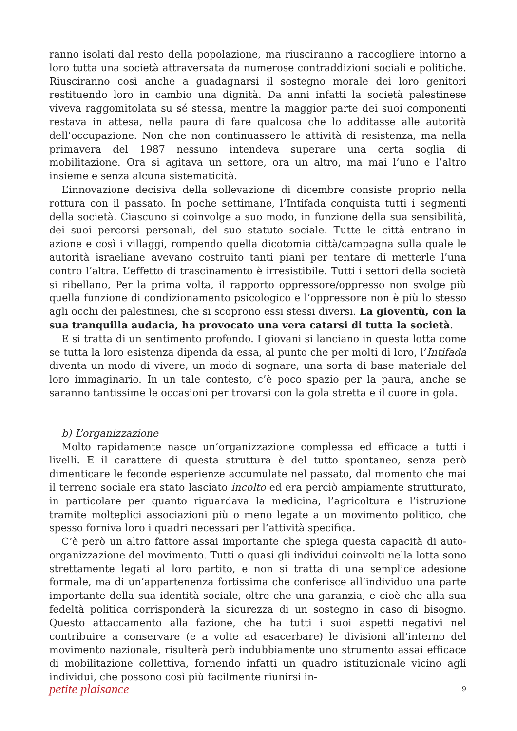ranno isolati dal resto della popolazione, ma riusciranno a raccogliere intorno a loro tutta una società attraversata da numerose contraddizioni sociali e politiche. Riusciranno così anche a guadagnarsi il sostegno morale dei loro genitori restituendo loro in cambio una dignità. Da anni infatti la società palestinese viveva raggomitolata su sé stessa, mentre la maggior parte dei suoi componenti restava in attesa, nella paura di fare qualcosa che lo additasse alle autorità dell’occupazione. Non che non continuassero le attività di resistenza, ma nella primavera del 1987 nessuno intendeva superare una certa soglia di mobilitazione. Ora si agitava un settore, ora un altro, ma mai l’uno e l’altro insieme e senza alcuna sistematicità.
L’innovazione decisiva della sollevazione di dicembre consiste proprio nella rottura con il passato. In poche settimane, l’Intifada conquista tutti i segmenti della società. Ciascuno si coinvolge a suo modo, in funzione della sua sensibilità, dei suoi percorsi personali, del suo statuto sociale. Tutte le città entrano in azione e così i villaggi, rompendo quella dicotomia città/campagna sulla quale le autorità israeliane avevano costruito tanti piani per tentare di metterle l’una contro l’altra. L’effetto di trascinamento è irresistibile. Tutti i settori della società si ribellano, Per la prima volta, il rapporto oppressore/oppresso non svolge più quella funzione di condizionamento psicologico e l’oppressore non è più lo stesso agli occhi dei palestinesi, che si scoprono essi stessi diversi. La gioventù, con la sua tranquilla audacia, ha provocato una vera catarsi di tutta la società.
E si tratta di un sentimento profondo. I giovani si lanciano in questa lotta come se tutta la loro esistenza dipenda da essa, al punto che per molti di loro, l’Intifada diventa un modo di vivere, un modo di sognare, una sorta di base materiale del loro immaginario. In un tale contesto, c’è poco spazio per la paura, anche se saranno tantissime le occasioni per trovarsi con la gola stretta e il cuore in gola.
b) L’organizzazione
Molto rapidamente nasce un’organizzazione complessa ed efficace a tutti i livelli. E il carattere di questa struttura è del tutto spontaneo, senza però dimenticare le feconde esperienze accumulate nel passato, dal momento che mai il terreno sociale era stato lasciato incolto ed era perciò ampiamente strutturato, in particolare per quanto riguardava la medicina, l’agricoltura e l’istruzione tramite molteplici associazioni più o meno legate a un movimento politico, che spesso forniva loro i quadri necessari per l’attività specifica.
C’è però un altro fattore assai importante che spiega questa capacità di auto-organizzazione del movimento. Tutti o quasi gli individui coinvolti nella lotta sono strettamente legati al loro partito, e non si tratta di una semplice adesione formale, ma di un’appartenenza fortissima che conferisce all’individuo una parte importante della sua identità sociale, oltre che una garanzia, e cioè che alla sua fedeltà politica corrisponderà la sicurezza di un sostegno in caso di bisogno. Questo attaccamento alla fazione, che ha tutti i suoi aspetti negativi nel contribuire a conservare (e a volte ad esacerbare) le divisioni all’interno del movimento nazionale, risulterà però indubbiamente uno strumento assai efficace di mobilitazione collettiva, fornendo infatti un quadro istituzionale vicino agli individui, che possono così più facilmente riunirsi in-
petite plaisance 9